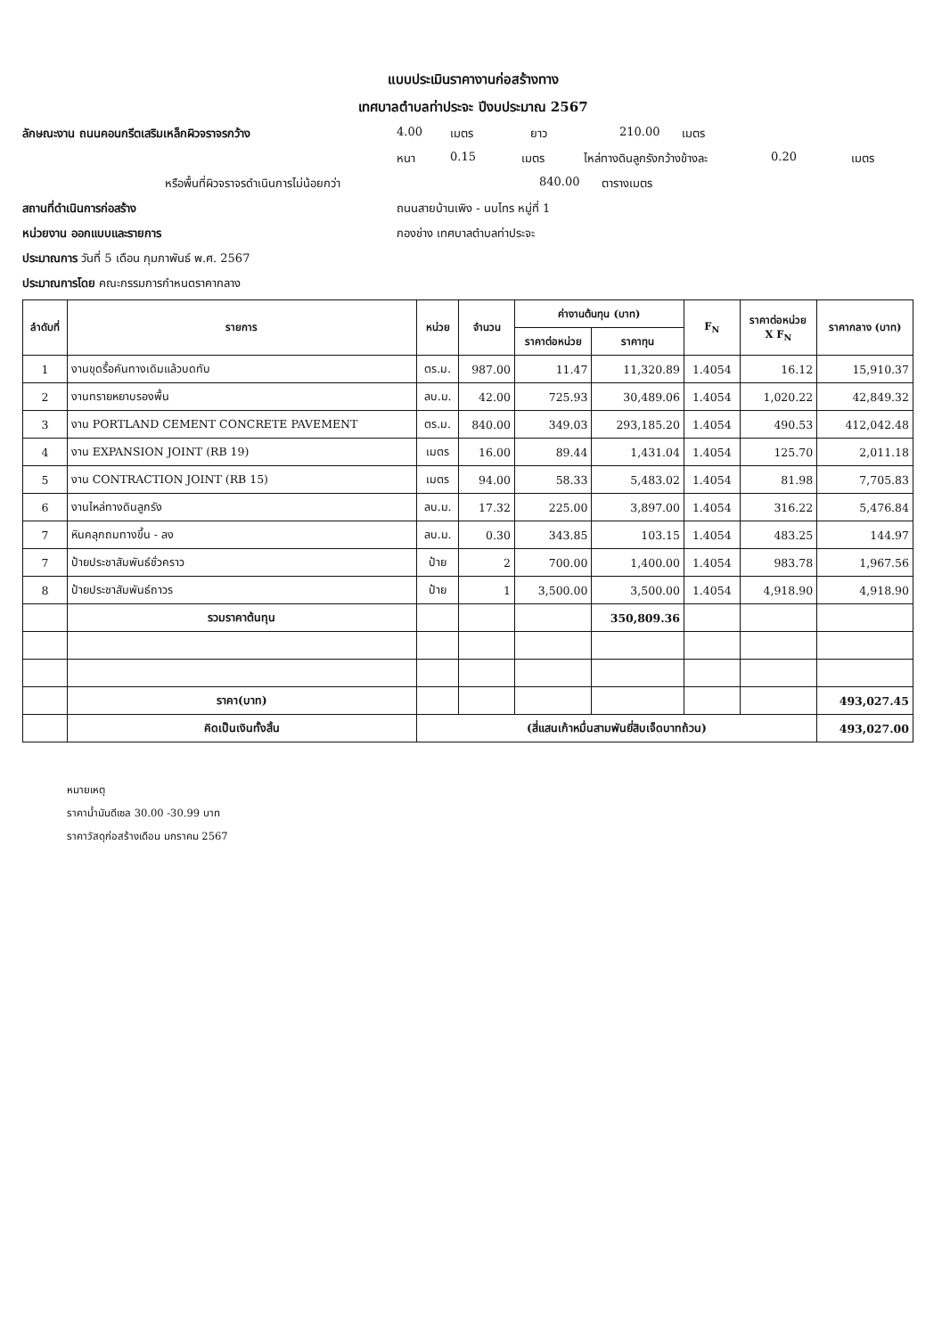แบบประเมินราคางานก่อสร้างทาง
เทศบาลตำบลท่าประจะ ปีงบประมาณ 2567
ลักษณะงาน ถนนคอนกรีตเสริมเหล็กผิวจราจรกว้าง 4.00 เมตร ยาว 210.00 เมตร
หนา 0.15 เมตร ไหล่ทางดินลูกรังกว้างข้างละ 0.20 เมตร
หรือพื้นที่ผิวจราจรดำเนินการไม่น้อยกว่า 840.00 ตารางเมตร
สถานที่ดำเนินการก่อสร้าง ถนนสายบ้านเพิง - นบไทร หมู่ที่ 1
หน่วยงาน ออกแบบและรายการ กองช่าง เทศบาลตำบลท่าประจะ
ประมาณการ วันที่ 5 เดือน กุมภาพันธ์ พ.ศ. 2567
ประมาณการโดย คณะกรรมการกำหนดราคากลาง
| ลำดับที่ | รายการ | หน่วย | จำนวน | ค่างานต้นทุน (บาท) | | F<sub>N</sub> | ราคาต่อหน่วย X F<sub>N</sub> | ราคากลาง (บาท) |
| --- | --- | --- | --- | --- | --- | --- | --- | --- |
| | | | | ราคาต่อหน่วย | ราคาทุน | | | |
| 1 | งานขุดรื้อคันทางเดิมแล้วบดทับ | ตร.ม. | 987.00 | 11.47 | 11,320.89 | 1.4054 | 16.12 | 15,910.37 |
| 2 | งานทรายหยาบรองพื้น | ลบ.ม. | 42.00 | 725.93 | 30,489.06 | 1.4054 | 1,020.22 | 42,849.32 |
| 3 | งาน PORTLAND CEMENT CONCRETE PAVEMENT | ตร.ม. | 840.00 | 349.03 | 293,185.20 | 1.4054 | 490.53 | 412,042.48 |
| 4 | งาน EXPANSION JOINT (RB 19) | เมตร | 16.00 | 89.44 | 1,431.04 | 1.4054 | 125.70 | 2,011.18 |
| 5 | งาน CONTRACTION JOINT (RB 15) | เมตร | 94.00 | 58.33 | 5,483.02 | 1.4054 | 81.98 | 7,705.83 |
| 6 | งานไหล่ทางดินลูกรัง | ลบ.ม. | 17.32 | 225.00 | 3,897.00 | 1.4054 | 316.22 | 5,476.84 |
| 7 | หินคลุกถมทางขึ้น - ลง | ลบ.ม. | 0.30 | 343.85 | 103.15 | 1.4054 | 483.25 | 144.97 |
| 7 | ป้ายประชาสัมพันธ์ชั่วคราว | ป้าย | 2 | 700.00 | 1,400.00 | 1.4054 | 983.78 | 1,967.56 |
| 8 | ป้ายประชาสัมพันธ์ถาวร | ป้าย | 1 | 3,500.00 | 3,500.00 | 1.4054 | 4,918.90 | 4,918.90 |
| | รวมราคาต้นทุน | | | | 350,809.36 | | | |
| | ราคา(บาท) | | | | | | | 493,027.45 |
| | คิดเป็นเงินทั้งสิ้น | (สี่แสนเก้าหมื่นสามพันยี่สิบเจ็ดบาทถ้วน) | | | | | | 493,027.00 |
หมายเหตุ
ราคาน้ำมันดีเซล 30.00 -30.99 บาท
ราคาวัสดุก่อสร้างเดือน มกราคม 2567